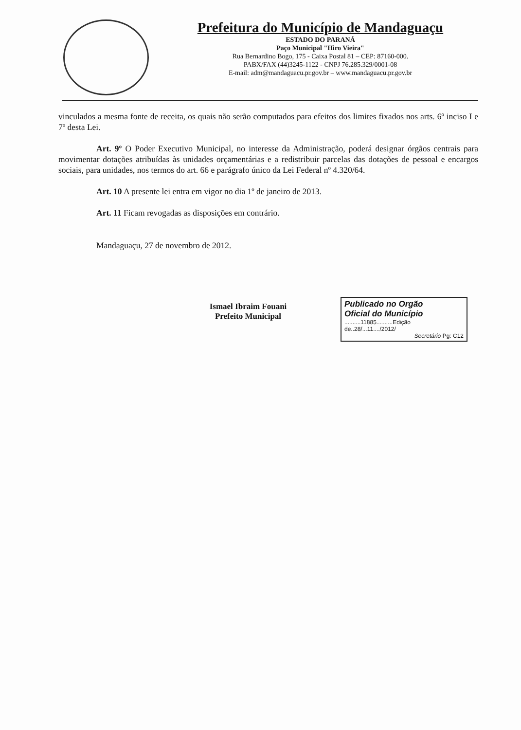Prefeitura do Município de Mandaguaçu
ESTADO DO PARANÁ
Paço Municipal "Hiro Vieira"
Rua Bernardino Bogo, 175 - Caixa Postal 81 – CEP: 87160-000.
PABX/FAX (44)3245-1122 - CNPJ 76.285.329/0001-08
E-mail: adm@mandaguacu.pr.gov.br – www.mandaguacu.pr.gov.br
vinculados a mesma fonte de receita, os quais não serão computados para efeitos dos limites fixados nos arts. 6º inciso I e 7º desta Lei.
Art. 9º O Poder Executivo Municipal, no interesse da Administração, poderá designar órgãos centrais para movimentar dotações atribuídas às unidades orçamentárias e a redistribuir parcelas das dotações de pessoal e encargos sociais, para unidades, nos termos do art. 66 e parágrafo único da Lei Federal nº 4.320/64.
Art. 10 A presente lei entra em vigor no dia 1º de janeiro de 2013.
Art. 11 Ficam revogadas as disposições em contrário.
Mandaguaçu, 27 de novembro de 2012.
Ismael Ibraim Fouani
Prefeito Municipal
Publicado no Orgão
Oficial do Município
..........11885..........Edição
de..28/...11..../2012/
Secretário Pg: C12